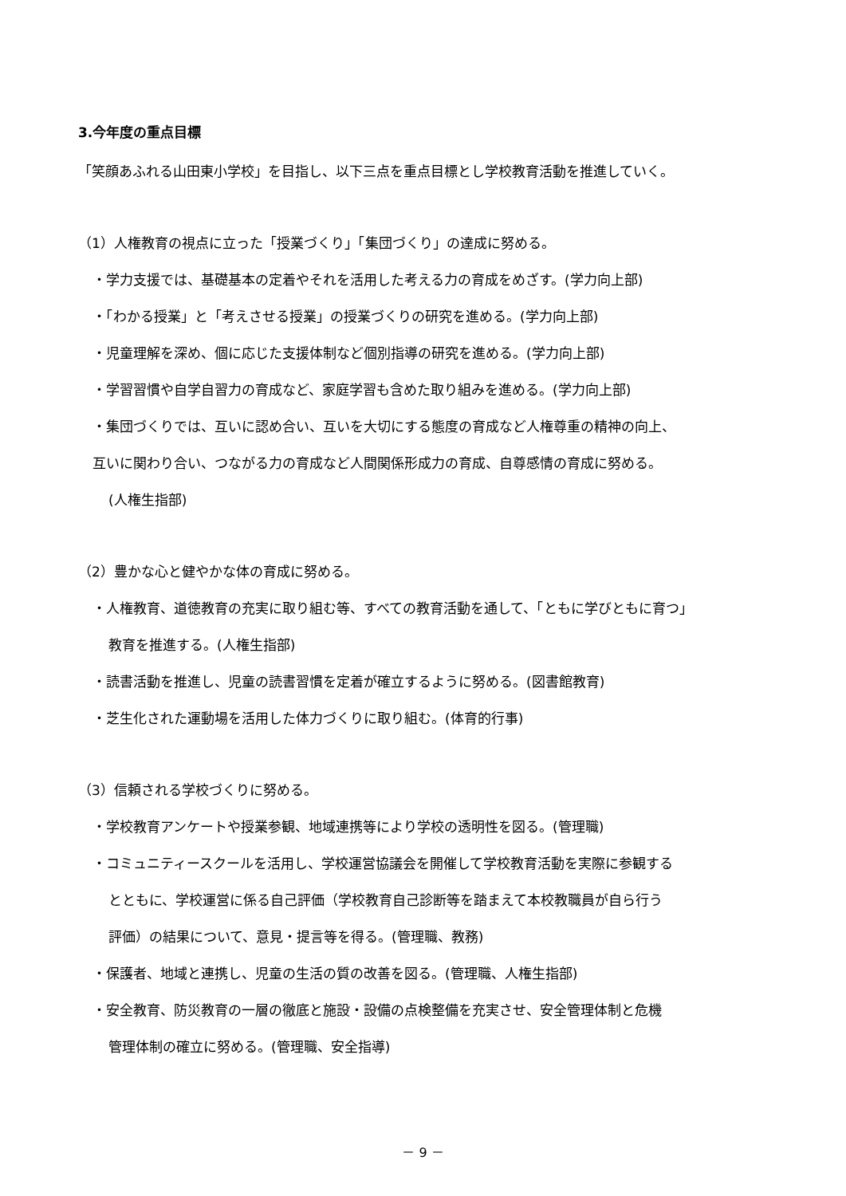3.今年度の重点目標
「笑顔あふれる山田東小学校」を目指し、以下三点を重点目標とし学校教育活動を推進していく。
（1）人権教育の視点に立った「授業づくり」「集団づくり」の達成に努める。
・学力支援では、基礎基本の定着やそれを活用した考える力の育成をめざす。(学力向上部)
・「わかる授業」と「考えさせる授業」の授業づくりの研究を進める。(学力向上部)
・児童理解を深め、個に応じた支援体制など個別指導の研究を進める。(学力向上部)
・学習習慣や自学自習力の育成など、家庭学習も含めた取り組みを進める。(学力向上部)
・集団づくりでは、互いに認め合い、互いを大切にする態度の育成など人権尊重の精神の向上、
互いに関わり合い、つながる力の育成など人間関係形成力の育成、自尊感情の育成に努める。
(人権生指部)
（2）豊かな心と健やかな体の育成に努める。
・人権教育、道徳教育の充実に取り組む等、すべての教育活動を通して、「ともに学びともに育つ」
教育を推進する。(人権生指部)
・読書活動を推進し、児童の読書習慣を定着が確立するように努める。(図書館教育)
・芝生化された運動場を活用した体力づくりに取り組む。(体育的行事)
（3）信頼される学校づくりに努める。
・学校教育アンケートや授業参観、地域連携等により学校の透明性を図る。(管理職)
・コミュニティースクールを活用し、学校運営協議会を開催して学校教育活動を実際に参観する
とともに、学校運営に係る自己評価（学校教育自己診断等を踏まえて本校教職員が自ら行う
評価）の結果について、意見・提言等を得る。(管理職、教務)
・保護者、地域と連携し、児童の生活の質の改善を図る。(管理職、人権生指部)
・安全教育、防災教育の一層の徹底と施設・設備の点検整備を充実させ、安全管理体制と危機
管理体制の確立に努める。(管理職、安全指導)
－ 9 －